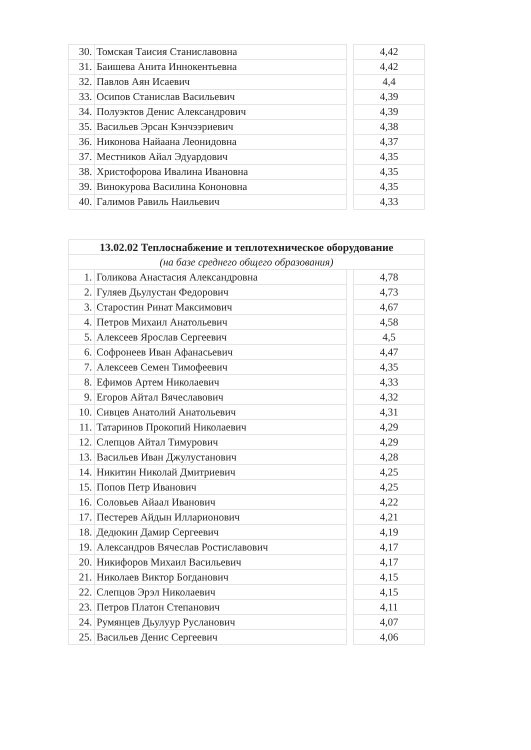| 30. | Томская Таисия Станиславовна | | 4,42 |
| 31. | Баишева Анита Иннокентьевна | | 4,42 |
| 32. | Павлов Аян Исаевич | | 4,4 |
| 33. | Осипов Станислав Васильевич | | 4,39 |
| 34. | Полуэктов Денис Александрович | | 4,39 |
| 35. | Васильев Эрсан Кэнчээриевич | | 4,38 |
| 36. | Никонова Найаана Леонидовна | | 4,37 |
| 37. | Местников Айал Эдуардович | | 4,35 |
| 38. | Христофорова Ивалина Ивановна | | 4,35 |
| 39. | Винокурова Василина Кононовна | | 4,35 |
| 40. | Галимов Равиль Наильевич | | 4,33 |
| 13.02.02 Теплоснабжение и теплотехническое оборудование | | | |
| --- | --- | --- | --- |
| (на базе среднего общего образования) | | | |
| 1. | Голикова Анастасия Александровна | | 4,78 |
| 2. | Гуляев Дьулустан Федорович | | 4,73 |
| 3. | Старостин Ринат Максимович | | 4,67 |
| 4. | Петров Михаил Анатольевич | | 4,58 |
| 5. | Алексеев Ярослав Сергеевич | | 4,5 |
| 6. | Софронеев Иван Афанасьевич | | 4,47 |
| 7. | Алексеев Семен Тимофеевич | | 4,35 |
| 8. | Ефимов Артем Николаевич | | 4,33 |
| 9. | Егоров Айтал Вячеславович | | 4,32 |
| 10. | Сивцев Анатолий Анатольевич | | 4,31 |
| 11. | Татаринов Прокопий Николаевич | | 4,29 |
| 12. | Слепцов Айтал Тимурович | | 4,29 |
| 13. | Васильев Иван Джулустанович | | 4,28 |
| 14. | Никитин Николай Дмитриевич | | 4,25 |
| 15. | Попов Петр Иванович | | 4,25 |
| 16. | Соловьев Айаал Иванович | | 4,22 |
| 17. | Пестерев Айдын Илларионович | | 4,21 |
| 18. | Дедюкин Дамир Сергеевич | | 4,19 |
| 19. | Александров Вячеслав Ростиславович | | 4,17 |
| 20. | Никифоров Михаил Васильевич | | 4,17 |
| 21. | Николаев Виктор Богданович | | 4,15 |
| 22. | Слепцов Эрэл Николаевич | | 4,15 |
| 23. | Петров Платон Степанович | | 4,11 |
| 24. | Румянцев Дьулуур Русланович | | 4,07 |
| 25. | Васильев Денис Сергеевич | | 4,06 |